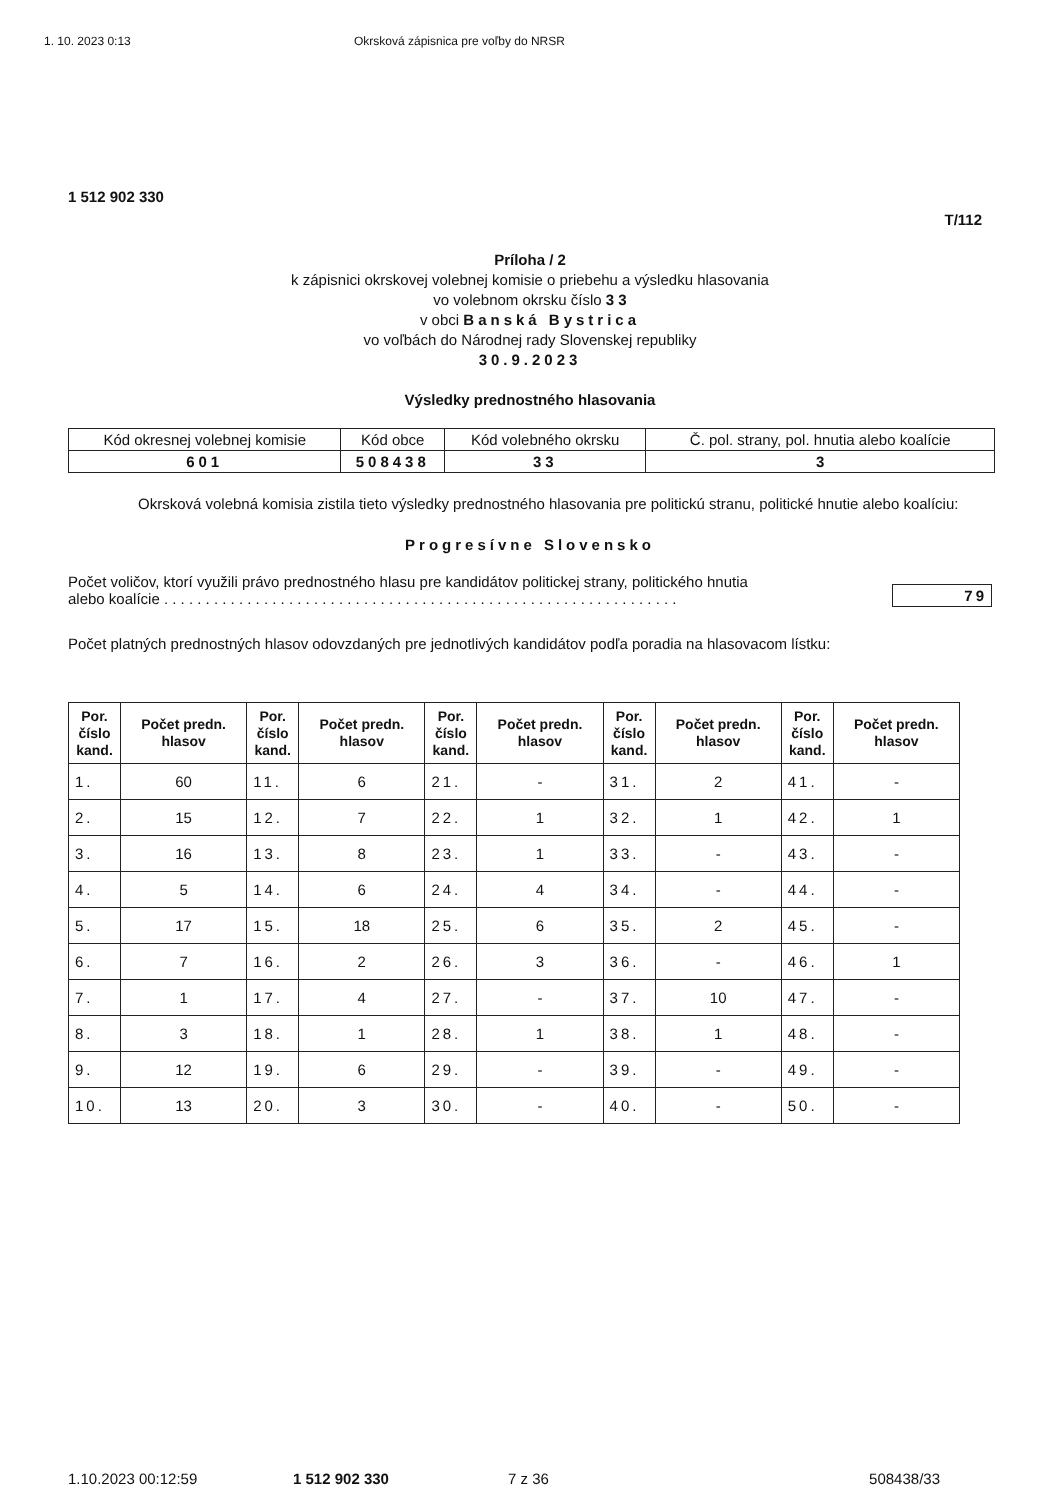1. 10. 2023 0:13 Okrsková zápisnica pre voľby do NRSR
1 512 902 330
T/112
Príloha / 2
k zápisnici okrskovej volebnej komisie o priebehu a výsledku hlasovania
vo volebnom okrsku číslo 3 3
v obci Banská Bystrica
vo voľbách do Národnej rady Slovenskej republiky
30.9.2023
Výsledky prednostného hlasovania
| Kód okresnej volebnej komisie | Kód obce | Kód volebného okrsku | Č. pol. strany, pol. hnutia alebo koalície |
| 601 | 508438 | 33 | 3 |
Okrsková volebná komisia zistila tieto výsledky prednostného hlasovania pre politickú stranu, politické hnutie alebo koalíciu:
Progresívne Slovensko
Počet voličov, ktorí využili právo prednostného hlasu pre kandidátov politickej strany, politického hnutia
alebo koalície . . . . . . . . . . . . . . . . . . . . . . . . . . . . . . . . . . . . . . . . . . . . . . . . . . . . . . . . . . . . . .
79
Počet platných prednostných hlasov odovzdaných pre jednotlivých kandidátov podľa poradia na hlasovacom lístku:
| Por. číslo kand. | Počet predn. hlasov | Por. číslo kand. | Počet predn. hlasov | Por. číslo kand. | Počet predn. hlasov | Por. číslo kand. | Počet predn. hlasov | Por. číslo kand. | Počet predn. hlasov |
| --- | --- | --- | --- | --- | --- | --- | --- | --- | --- |
| 1. | 60 | 11. | 6 | 21. | - | 31. | 2 | 41. | - |
| 2. | 15 | 12. | 7 | 22. | 1 | 32. | 1 | 42. | 1 |
| 3. | 16 | 13. | 8 | 23. | 1 | 33. | - | 43. | - |
| 4. | 5 | 14. | 6 | 24. | 4 | 34. | - | 44. | - |
| 5. | 17 | 15. | 18 | 25. | 6 | 35. | 2 | 45. | - |
| 6. | 7 | 16. | 2 | 26. | 3 | 36. | - | 46. | 1 |
| 7. | 1 | 17. | 4 | 27. | - | 37. | 10 | 47. | - |
| 8. | 3 | 18. | 1 | 28. | 1 | 38. | 1 | 48. | - |
| 9. | 12 | 19. | 6 | 29. | - | 39. | - | 49. | - |
| 10. | 13 | 20. | 3 | 30. | - | 40. | - | 50. | - |
1.10.2023 00:12:59 1 512 902 330 7 z 36 508438/33